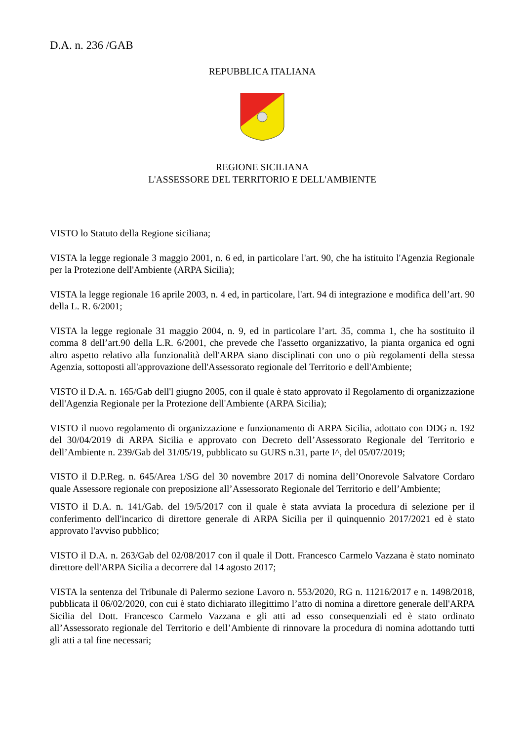D.A. n. 236 /GAB
REPUBBLICA ITALIANA
REGIONE SICILIANA
L'ASSESSORE DEL TERRITORIO E DELL'AMBIENTE
VISTO lo Statuto della Regione siciliana;
VISTA la legge regionale 3 maggio 2001, n. 6 ed, in particolare l'art. 90, che ha istituito l'Agenzia Regionale per la Protezione dell'Ambiente (ARPA Sicilia);
VISTA la legge regionale 16 aprile 2003, n. 4 ed, in particolare, l'art. 94 di integrazione e modifica dell’art. 90 della L. R. 6/2001;
VISTA la legge regionale 31 maggio 2004, n. 9, ed in particolare l’art. 35, comma 1, che ha sostituito il comma 8 dell’art.90 della L.R. 6/2001, che prevede che l'assetto organizzativo, la pianta organica ed ogni altro aspetto relativo alla funzionalità dell'ARPA siano disciplinati con uno o più regolamenti della stessa Agenzia, sottoposti all'approvazione dell'Assessorato regionale del Territorio e dell'Ambiente;
VISTO il D.A. n. 165/Gab dell'l giugno 2005, con il quale è stato approvato il Regolamento di organizzazione dell'Agenzia Regionale per la Protezione dell'Ambiente (ARPA Sicilia);
VISTO il nuovo regolamento di organizzazione e funzionamento di ARPA Sicilia, adottato con DDG n. 192 del 30/04/2019 di ARPA Sicilia e approvato con Decreto dell’Assessorato Regionale del Territorio e dell’Ambiente n. 239/Gab del 31/05/19, pubblicato su GURS n.31, parte I^, del 05/07/2019;
VISTO il D.P.Reg. n. 645/Area 1/SG del 30 novembre 2017 di nomina dell’Onorevole Salvatore Cordaro quale Assessore regionale con preposizione all’Assessorato Regionale del Territorio e dell’Ambiente;
VISTO il D.A. n. 141/Gab. del 19/5/2017 con il quale è stata avviata la procedura di selezione per il conferimento dell'incarico di direttore generale di ARPA Sicilia per il quinquennio 2017/2021 ed è stato approvato l'avviso pubblico;
VISTO il D.A. n. 263/Gab del 02/08/2017 con il quale il Dott. Francesco Carmelo Vazzana è stato nominato direttore dell'ARPA Sicilia a decorrere dal 14 agosto 2017;
VISTA la sentenza del Tribunale di Palermo sezione Lavoro n. 553/2020, RG n. 11216/2017 e n. 1498/2018, pubblicata il 06/02/2020, con cui è stato dichiarato illegittimo l’atto di nomina a direttore generale dell'ARPA Sicilia del Dott. Francesco Carmelo Vazzana e gli atti ad esso consequenziali ed è stato ordinato all’Assessorato regionale del Territorio e dell’Ambiente di rinnovare la procedura di nomina adottando tutti gli atti a tal fine necessari;